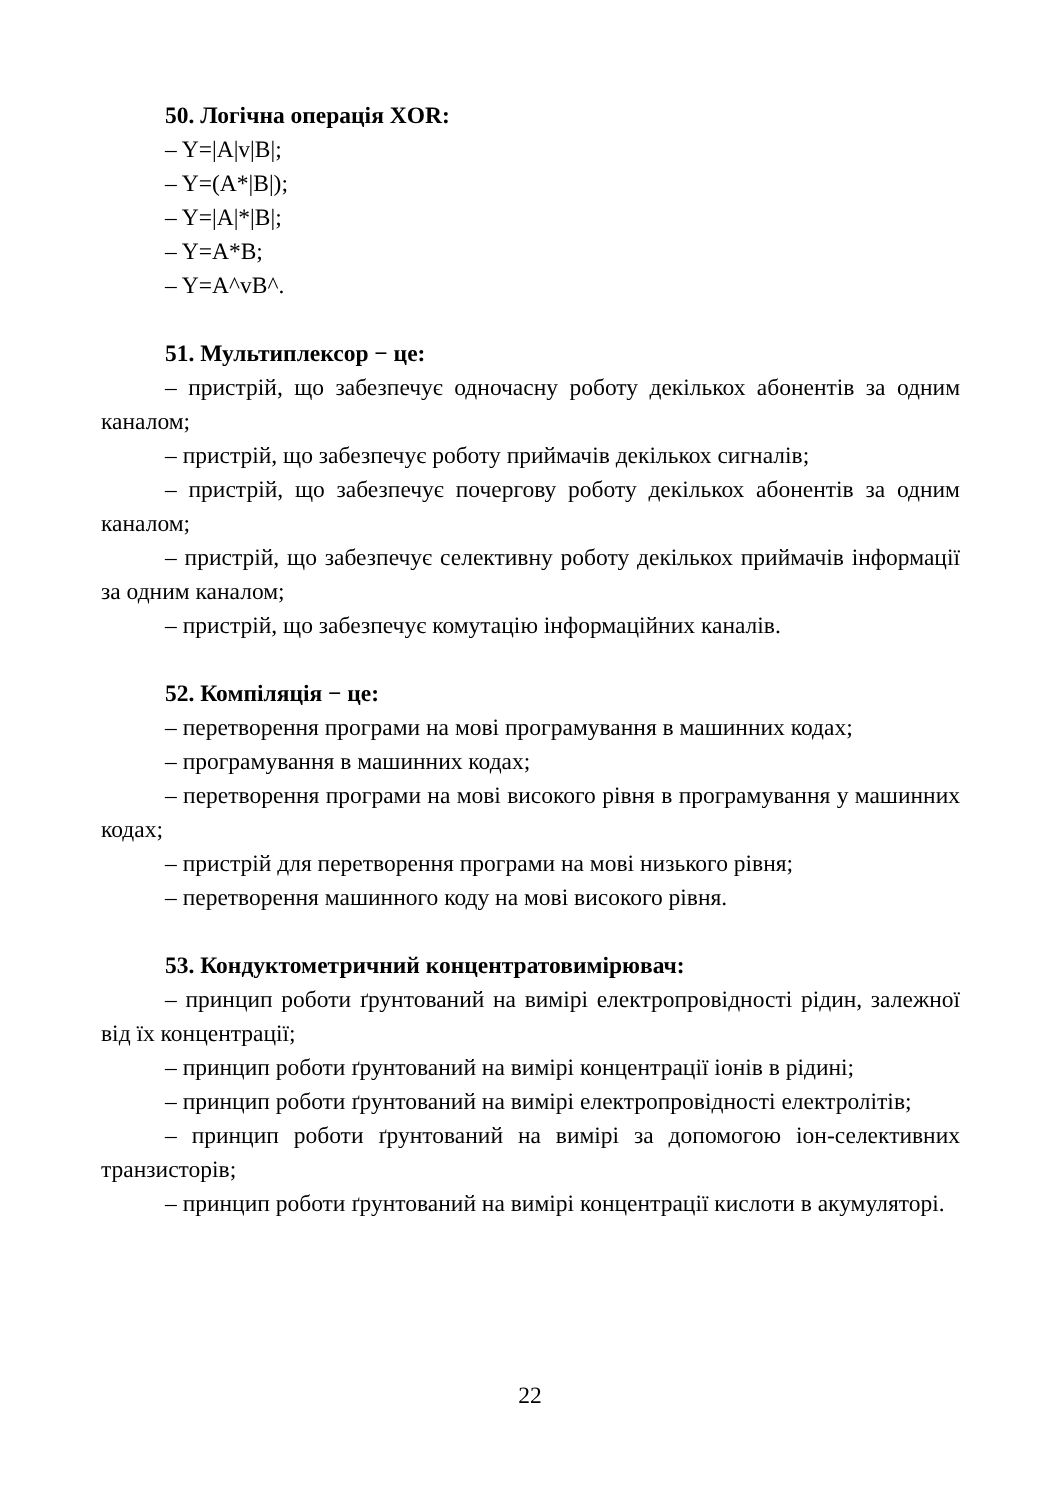50. Логічна операція XOR:
– Y=|A|v|B|;
– Y=(A*|B|);
– Y=|A|*|B|;
– Y=A*B;
– Y=A^vB^.
51. Мультиплексор − це:
– пристрій, що забезпечує одночасну роботу декількох абонентів за одним каналом;
– пристрій, що забезпечує роботу приймачів декількох сигналів;
– пристрій, що забезпечує почергову роботу декількох абонентів за одним каналом;
– пристрій, що забезпечує селективну роботу декількох приймачів інформації за одним каналом;
– пристрій, що забезпечує комутацію інформаційних каналів.
52. Компіляція − це:
– перетворення програми на мові програмування в машинних кодах;
– програмування в машинних кодах;
– перетворення програми на мові високого рівня в програмування у машинних кодах;
– пристрій для перетворення програми на мові низького рівня;
– перетворення машинного коду на мові високого рівня.
53. Кондуктометричний концентратовимірювач:
– принцип роботи ґрунтований на вимірі електропровідності рідин, залежної від їх концентрації;
– принцип роботи ґрунтований на вимірі концентрації іонів в рідині;
– принцип роботи ґрунтований на вимірі електропровідності електролітів;
– принцип роботи ґрунтований на вимірі за допомогою іон-селективних транзисторів;
– принцип роботи ґрунтований на вимірі концентрації кислоти в акумуляторі.
22